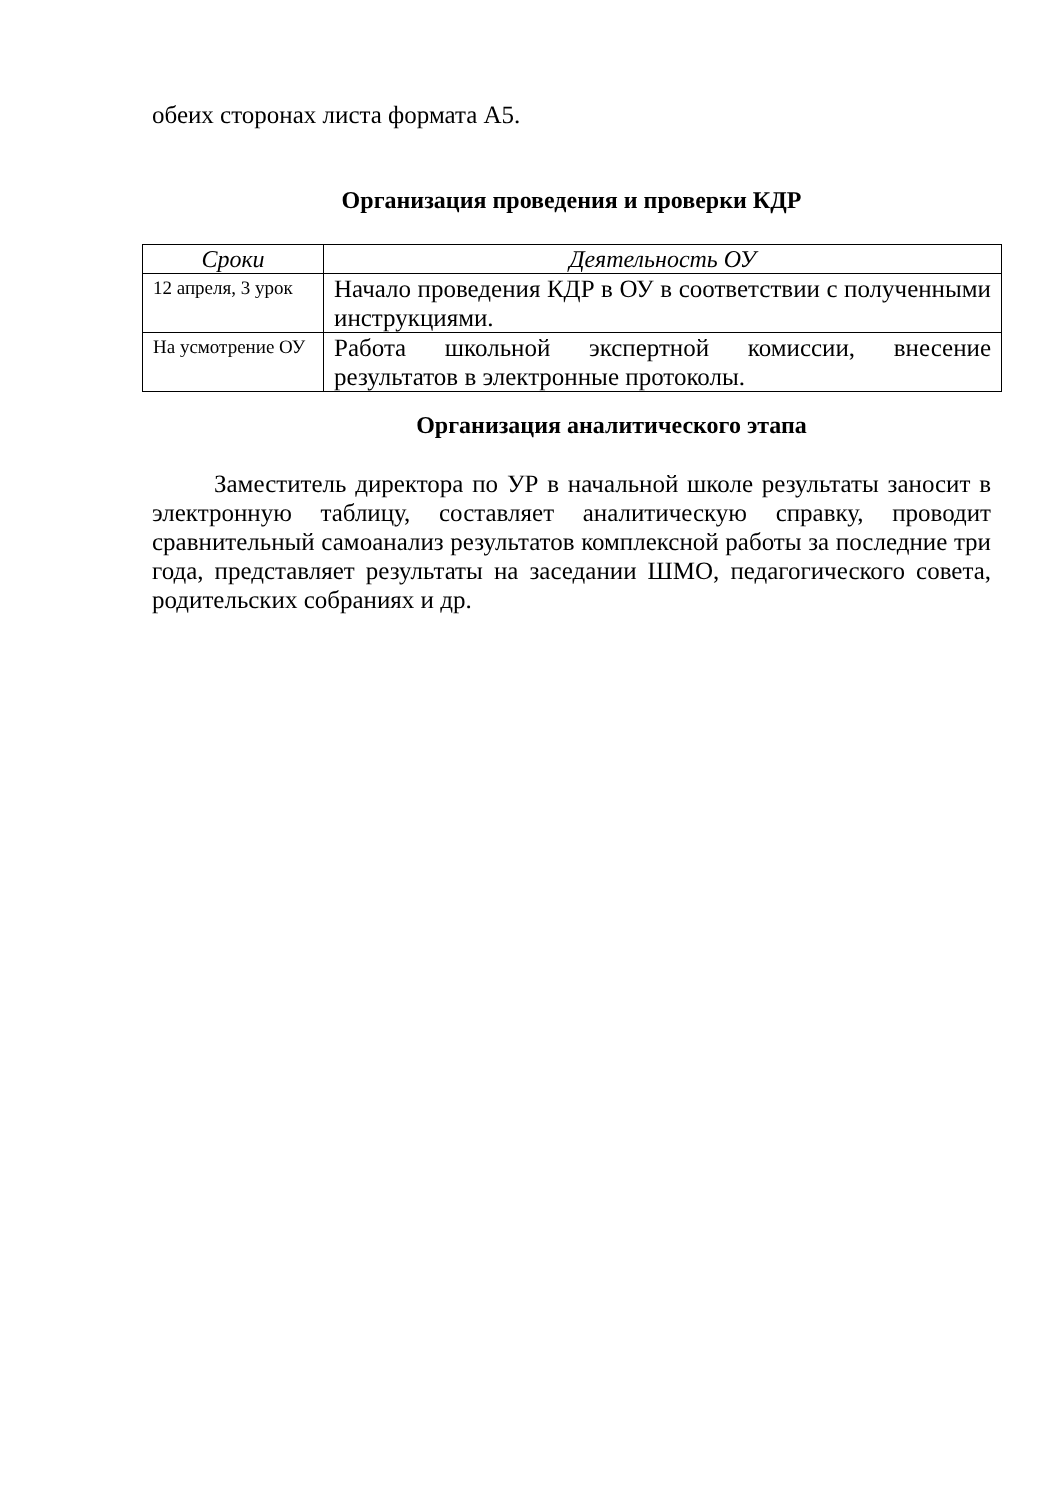обеих сторонах листа формата А5.
Организация проведения и проверки КДР
| Сроки | Деятельность ОУ |
| --- | --- |
| 12 апреля, 3 урок | Начало проведения КДР в ОУ в соответствии с полученными инструкциями. |
| На усмотрение ОУ | Работа школьной экспертной комиссии, внесение результатов в электронные протоколы. |
Организация аналитического этапа
Заместитель директора по УР в начальной школе результаты заносит в электронную таблицу, составляет аналитическую справку, проводит сравнительный самоанализ результатов комплексной работы за последние три года, представляет результаты на заседании ШМО, педагогического совета, родительских собраниях и др.